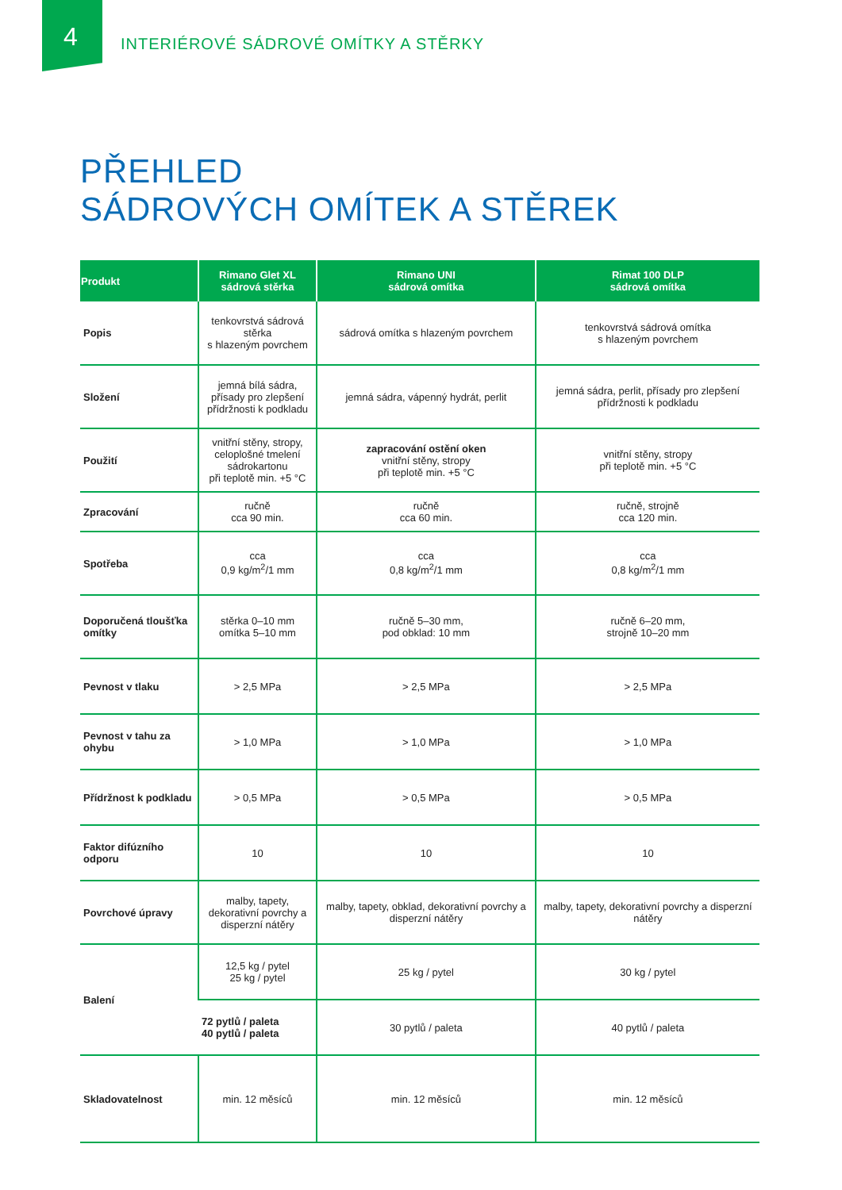4
INTERIÉROVÉ SÁDROVÉ OMÍTKY A STĚRKY
PŘEHLED
SÁDROVÝCH OMÍTEK A STĚREK
| Produkt | Rimano Glet XL sádrová stěrka | Rimano UNI sádrová omítka | Rimat 100 DLP sádrová omítka |
| --- | --- | --- | --- |
| Popis | tenkovrstvá sádrová stěrka s hlazeným povrchem | sádrová omítka s hlazeným povrchem | tenkovrstvá sádrová omítka s hlazeným povrchem |
| Složení | jemná bílá sádra, přísady pro zlepšení přídržnosti k podkladu | jemná sádra, vápenný hydrát, perlit | jemná sádra, perlit, přísady pro zlepšení přídržnosti k podkladu |
| Použití | vnitřní stěny, stropy, celoplošné tmelení sádrokartonu při teplotě min. +5 °C | zapracování ostění oken vnitřní stěny, stropy při teplotě min. +5 °C | vnitřní stěny, stropy při teplotě min. +5 °C |
| Zpracování | ručně cca 90 min. | ručně cca 60 min. | ručně, strojně cca 120 min. |
| Spotřeba | cca 0,9 kg/m<sup>2</sup>/1 mm | cca 0,8 kg/m<sup>2</sup>/1 mm | cca 0,8 kg/m<sup>2</sup>/1 mm |
| Doporučená tloušťka omítky | stěrka 0–10 mm omítka 5–10 mm | ručně 5–30 mm, pod obklad: 10 mm | ručně 6–20 mm, strojně 10–20 mm |
| Pevnost v tlaku | > 2,5 MPa | > 2,5 MPa | > 2,5 MPa |
| Pevnost v tahu za ohybu | > 1,0 MPa | > 1,0 MPa | > 1,0 MPa |
| Přídržnost k podkladu | > 0,5 MPa | > 0,5 MPa | > 0,5 MPa |
| Faktor difúzního odporu | 10 | 10 | 10 |
| Povrchové úpravy | malby, tapety, dekorativní povrchy a disperzní nátěry | malby, tapety, obklad, dekorativní povrchy a disperzní nátěry | malby, tapety, dekorativní povrchy a disperzní nátěry |
| Balení | 12,5 kg / pytel 25 kg / pytel | 25 kg / pytel | 30 kg / pytel |
| | 72 pytlů / paleta 40 pytlů / paleta | 30 pytlů / paleta | 40 pytlů / paleta |
| Skladovatelnost | min. 12 měsíců | min. 12 měsíců | min. 12 měsíců |